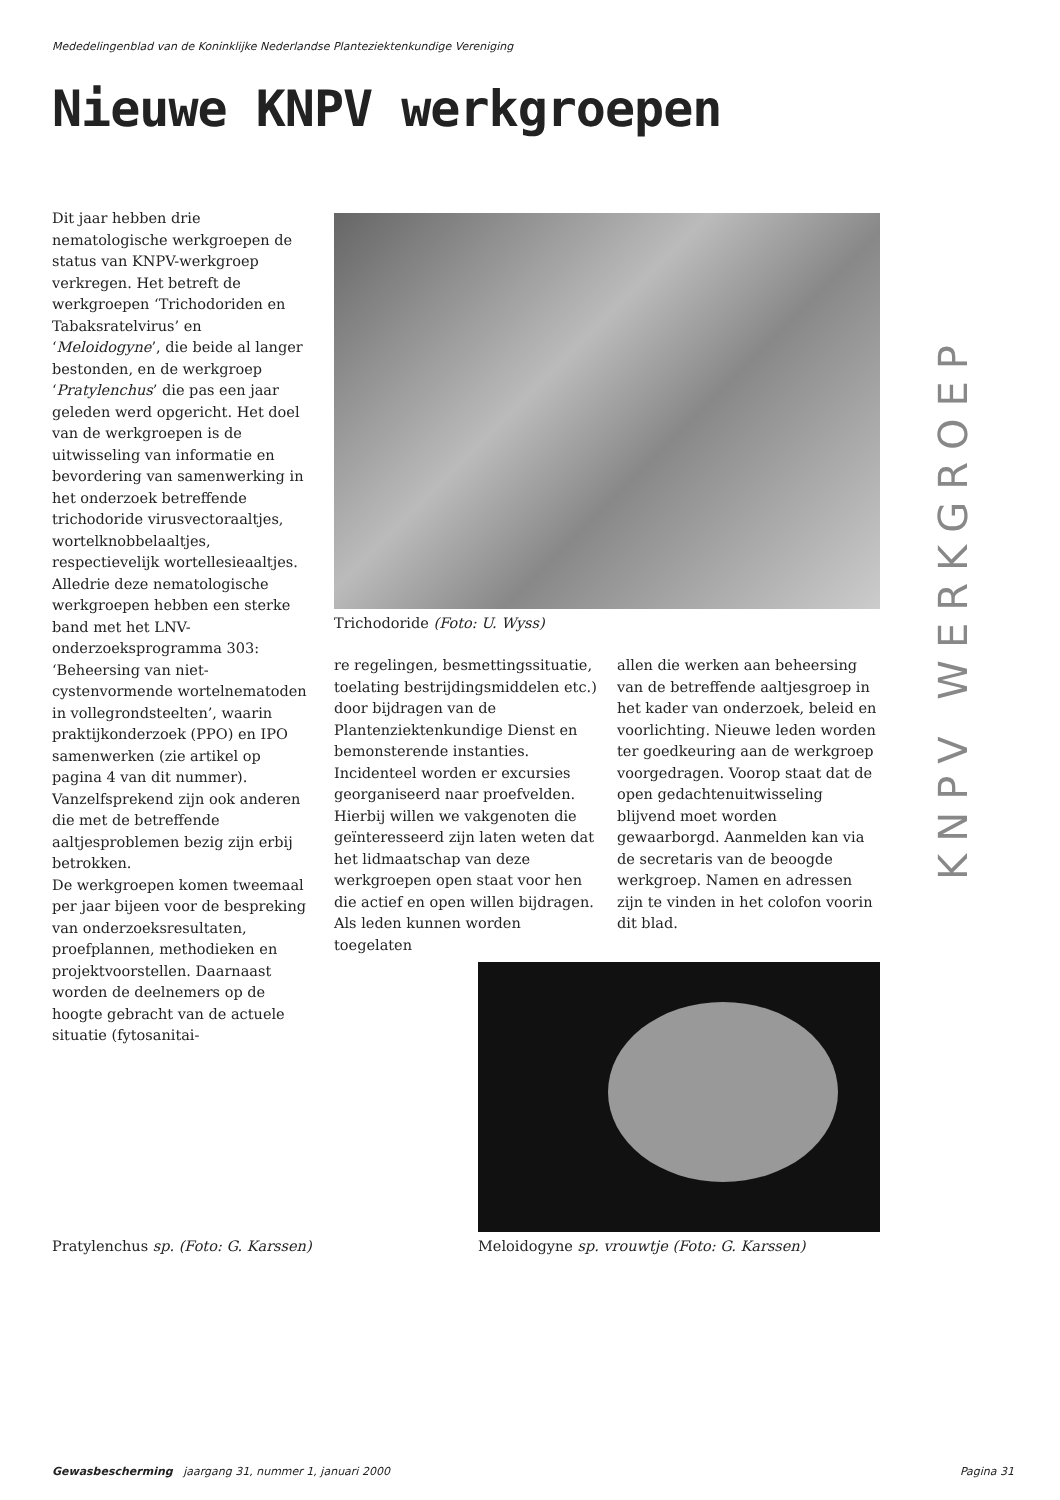Mededelingenblad van de Koninklijke Nederlandse Planteziektenkundige Vereniging
Nieuwe KNPV werkgroepen
Dit jaar hebben drie nematologische werkgroepen de status van KNPV-werkgroep verkregen. Het betreft de werkgroepen ‘Trichodoriden en Tabaksratelvirus’ en ‘Meloidogyne’, die beide al langer bestonden, en de werkgroep ‘Pratylenchus’ die pas een jaar geleden werd opgericht. Het doel van de werkgroepen is de uitwisseling van informatie en bevordering van samenwerking in het onderzoek betreffende trichodoride virusvectoraaltjes, wortelknobbelaaltjes, respectievelijk wortellesieaaltjes.
Alledrie deze nematologische werkgroepen hebben een sterke band met het LNV-onderzoeksprogramma 303: ‘Beheersing van niet-cystenvormende wortelnematoden in vollegrondsteelten’, waarin praktijkonderzoek (PPO) en IPO samenwerken (zie artikel op pagina 4 van dit nummer). Vanzelfsprekend zijn ook anderen die met de betreffende aaltjesproblemen bezig zijn erbij betrokken.
De werkgroepen komen tweemaal per jaar bijeen voor de bespreking van onderzoeksresultaten, proefplannen, methodieken en projektvoorstellen. Daarnaast worden de deelnemers op de hoogte gebracht van de actuele situatie (fytosanitai-
Trichodoride (Foto: U. Wyss)
re regelingen, besmettingssituatie, toelating bestrijdingsmiddelen etc.) door bijdragen van de Plantenziektenkundige Dienst en bemonsterende instanties. Incidenteel worden er excursies georganiseerd naar proefvelden.
Hierbij willen we vakgenoten die geïnteresseerd zijn laten weten dat het lidmaatschap van deze werkgroepen open staat voor hen die actief en open willen bijdragen. Als leden kunnen worden toegelaten
allen die werken aan beheersing van de betreffende aaltjesgroep in het kader van onderzoek, beleid en voorlichting. Nieuwe leden worden ter goedkeuring aan de werkgroep voorgedragen. Voorop staat dat de open gedachtenuitwisseling blijvend moet worden gewaarborgd. Aanmelden kan via de secretaris van de beoogde werkgroep. Namen en adressen zijn te vinden in het colofon voorin dit blad.
KNPV WERKGROEP
Pratylenchus sp. (Foto: G. Karssen)
Meloidogyne sp. vrouwtje (Foto: G. Karssen)
Gewasbescherming jaargang 31, nummer 1, januari 2000 Pagina 31